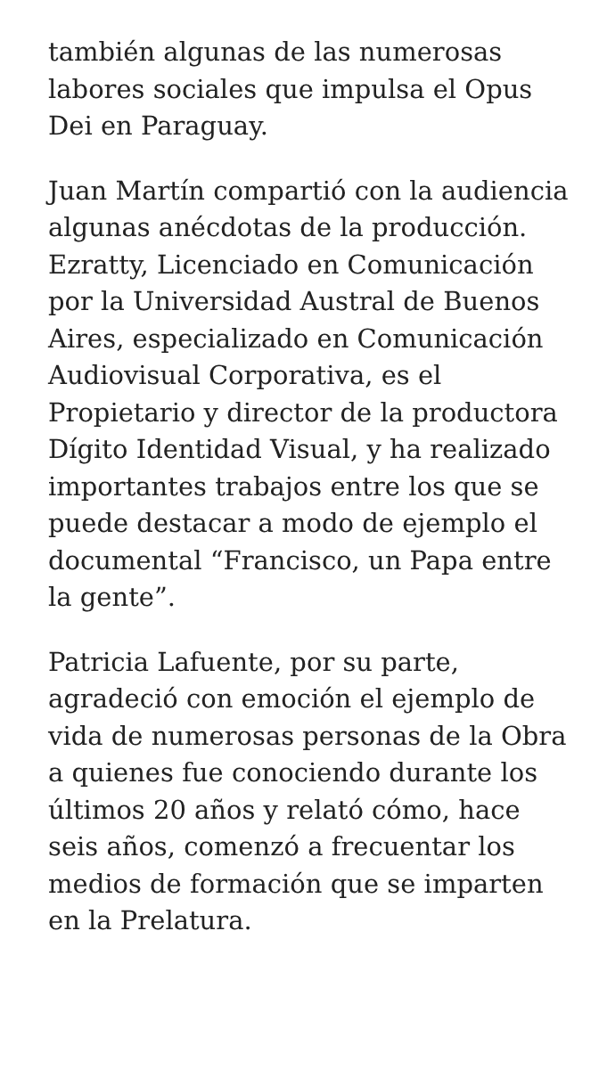también algunas de las numerosas labores sociales que impulsa el Opus Dei en Paraguay.
Juan Martín compartió con la audiencia algunas anécdotas de la producción. Ezratty, Licenciado en Comunicación por la Universidad Austral de Buenos Aires, especializado en Comunicación Audiovisual Corporativa, es el Propietario y director de la productora Dígito Identidad Visual, y ha realizado importantes trabajos entre los que se puede destacar a modo de ejemplo el documental “Francisco, un Papa entre la gente”.
Patricia Lafuente, por su parte, agradeció con emoción el ejemplo de vida de numerosas personas de la Obra a quienes fue conociendo durante los últimos 20 años y relató cómo, hace seis años, comenzó a frecuentar los medios de formación que se imparten en la Prelatura.